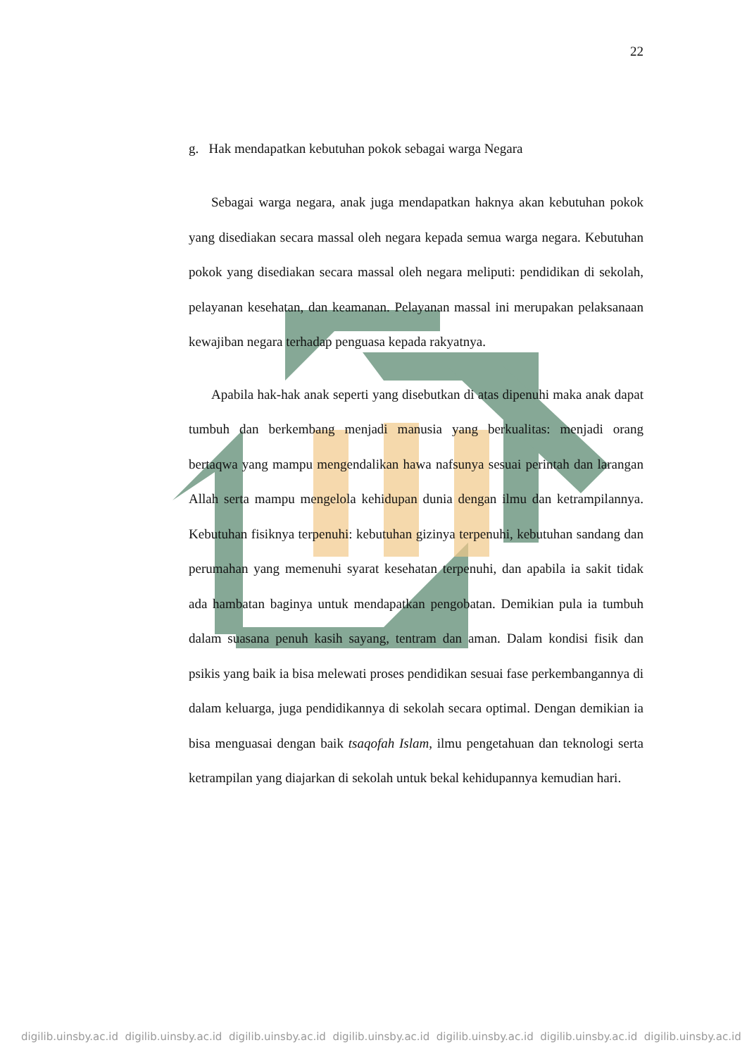22
g. Hak mendapatkan kebutuhan pokok sebagai warga Negara
Sebagai warga negara, anak juga mendapatkan haknya akan kebutuhan pokok yang disediakan secara massal oleh negara kepada semua warga negara. Kebutuhan pokok yang disediakan secara massal oleh negara meliputi: pendidikan di sekolah, pelayanan kesehatan, dan keamanan. Pelayanan massal ini merupakan pelaksanaan kewajiban negara terhadap penguasa kepada rakyatnya.
Apabila hak-hak anak seperti yang disebutkan di atas dipenuhi maka anak dapat tumbuh dan berkembang menjadi manusia yang berkualitas: menjadi orang bertaqwa yang mampu mengendalikan hawa nafsunya sesuai perintah dan larangan Allah serta mampu mengelola kehidupan dunia dengan ilmu dan ketrampilannya. Kebutuhan fisiknya terpenuhi: kebutuhan gizinya terpenuhi, kebutuhan sandang dan perumahan yang memenuhi syarat kesehatan terpenuhi, dan apabila ia sakit tidak ada hambatan baginya untuk mendapatkan pengobatan. Demikian pula ia tumbuh dalam suasana penuh kasih sayang, tentram dan aman. Dalam kondisi fisik dan psikis yang baik ia bisa melewati proses pendidikan sesuai fase perkembangannya di dalam keluarga, juga pendidikannya di sekolah secara optimal. Dengan demikian ia bisa menguasai dengan baik tsaqofah Islam, ilmu pengetahuan dan teknologi serta ketrampilan yang diajarkan di sekolah untuk bekal kehidupannya kemudian hari.
digilib.uinsby.ac.id digilib.uinsby.ac.id digilib.uinsby.ac.id digilib.uinsby.ac.id digilib.uinsby.ac.id digilib.uinsby.ac.id digilib.uinsby.ac.id